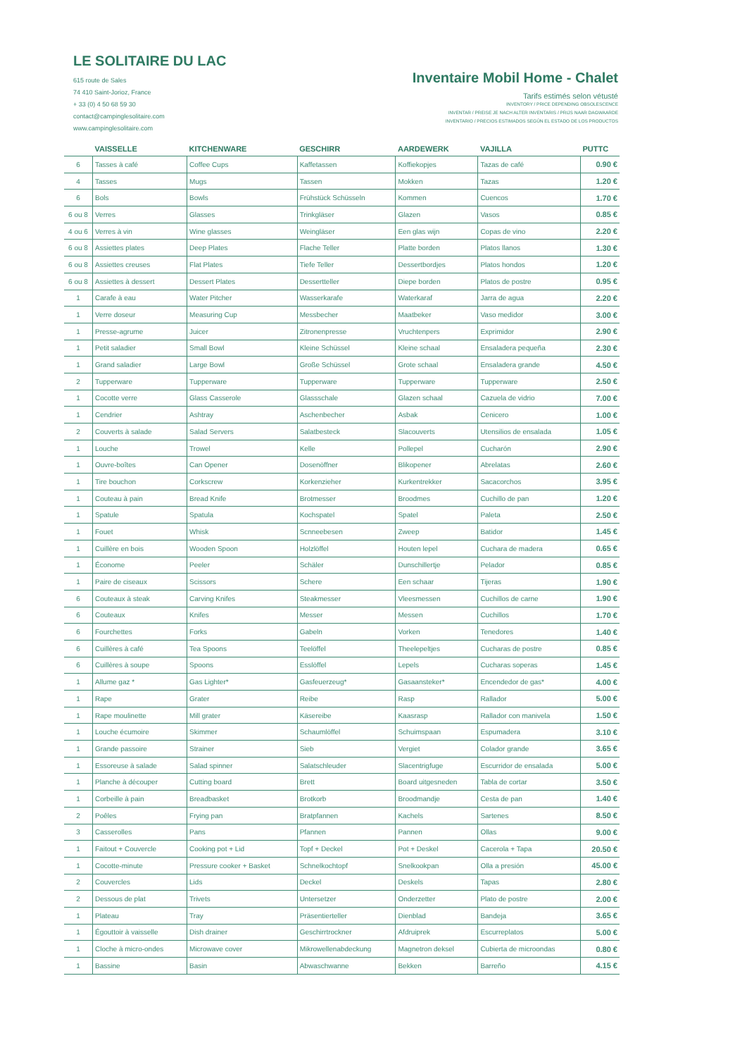LE SOLITAIRE DU LAC
615 route de Sales
74 410 Saint-Jorioz, France
+ 33 (0) 4 50 68 59 30
contact@campinglesolitaire.com
www.campinglesolitaire.com
Inventaire Mobil Home - Chalet
Tarifs estimés selon vétusté
INVENTORY / PRICE DEPENDING OBSOLESCENCE
INVENTAR / PREISE JE NACH ALTER INVENTARIS / PRIJS NAAR DAGWAARDE
INVENTARIO / PRECIOS ESTIMADOS SEGÚN EL ESTADO DE LOS PRODUCTOS
| | VAISSELLE | KITCHENWARE | GESCHIRR | AARDEWERK | VAJILLA | PUTTC |
| --- | --- | --- | --- | --- | --- | --- |
| 6 | Tasses à café | Coffee Cups | Kaffetassen | Koffiekopjes | Tazas de café | 0.90 € |
| 4 | Tasses | Mugs | Tassen | Mokken | Tazas | 1.20 € |
| 6 | Bols | Bowls | Frühstück Schüsseln | Kommen | Cuencos | 1.70 € |
| 6 ou 8 | Verres | Glasses | Trinkgläser | Glazen | Vasos | 0.85 € |
| 4 ou 6 | Verres à vin | Wine glasses | Weingläser | Een glas wijn | Copas de vino | 2.20 € |
| 6 ou 8 | Assiettes plates | Deep Plates | Flache Teller | Platte borden | Platos llanos | 1.30 € |
| 6 ou 8 | Assiettes creuses | Flat Plates | Tiefe Teller | Dessertbordjes | Platos hondos | 1.20 € |
| 6 ou 8 | Assiettes à dessert | Dessert Plates | Dessertteller | Diepe borden | Platos de postre | 0.95 € |
| 1 | Carafe à eau | Water Pitcher | Wasserkarafe | Waterkaraf | Jarra de agua | 2.20 € |
| 1 | Verre doseur | Measuring Cup | Messbecher | Maatbeker | Vaso medidor | 3.00 € |
| 1 | Presse-agrume | Juicer | Zitronenpresse | Vruchtenpers | Exprimidor | 2.90 € |
| 1 | Petit saladier | Small Bowl | Kleine Schüssel | Kleine schaal | Ensaladera pequeña | 2.30 € |
| 1 | Grand saladier | Large Bowl | Große Schüssel | Grote schaal | Ensaladera grande | 4.50 € |
| 2 | Tupperware | Tupperware | Tupperware | Tupperware | Tupperware | 2.50 € |
| 1 | Cocotte verre | Glass Casserole | Glassschale | Glazen schaal | Cazuela de vidrio | 7.00 € |
| 1 | Cendrier | Ashtray | Aschenbecher | Asbak | Cenicero | 1.00 € |
| 2 | Couverts à salade | Salad Servers | Salatbesteck | Slacouverts | Utensilios de ensalada | 1.05 € |
| 1 | Louche | Trowel | Kelle | Pollepel | Cucharón | 2.90 € |
| 1 | Ouvre-boîtes | Can Opener | Dosenöffner | Blikopener | Abrelatas | 2.60 € |
| 1 | Tire bouchon | Corkscrew | Korkenzieher | Kurkentrekker | Sacacorchos | 3.95 € |
| 1 | Couteau à pain | Bread Knife | Brotmesser | Broodmes | Cuchillo de pan | 1.20 € |
| 1 | Spatule | Spatula | Kochspatel | Spatel | Paleta | 2.50 € |
| 1 | Fouet | Whisk | Scnneebesen | Zweep | Batidor | 1.45 € |
| 1 | Cuillère en bois | Wooden Spoon | Holzlöffel | Houten lepel | Cuchara de madera | 0.65 € |
| 1 | Économe | Peeler | Schäler | Dunschillertje | Pelador | 0.85 € |
| 1 | Paire de ciseaux | Scissors | Schere | Een schaar | Tijeras | 1.90 € |
| 6 | Couteaux à steak | Carving Knifes | Steakmesser | Vleesmessen | Cuchillos de carne | 1.90 € |
| 6 | Couteaux | Knifes | Messer | Messen | Cuchillos | 1.70 € |
| 6 | Fourchettes | Forks | Gabeln | Vorken | Tenedores | 1.40 € |
| 6 | Cuillères à café | Tea Spoons | Teelöffel | Theelepeltjes | Cucharas de postre | 0.85 € |
| 6 | Cuillères à soupe | Spoons | Esslöffel | Lepels | Cucharas soperas | 1.45 € |
| 1 | Allume gaz * | Gas Lighter* | Gasfeuerzeug* | Gasaansteker* | Encendedor de gas* | 4.00 € |
| 1 | Rape | Grater | Reibe | Rasp | Rallador | 5.00 € |
| 1 | Rape moulinette | Mill grater | Käsereibe | Kaasrasp | Rallador con manivela | 1.50 € |
| 1 | Louche écumoire | Skimmer | Schaumlöffel | Schuimspaan | Espumadera | 3.10 € |
| 1 | Grande passoire | Strainer | Sieb | Vergiet | Colador grande | 3.65 € |
| 1 | Essoreuse à salade | Salad spinner | Salatschleuder | Slacentrigfuge | Escurridor de ensalada | 5.00 € |
| 1 | Planche à découper | Cutting board | Brett | Board uitgesneden | Tabla de cortar | 3.50 € |
| 1 | Corbeille à pain | Breadbasket | Brotkorb | Broodmandje | Cesta de pan | 1.40 € |
| 2 | Poêles | Frying pan | Bratpfannen | Kachels | Sartenes | 8.50 € |
| 3 | Casserolles | Pans | Pfannen | Pannen | Ollas | 9.00 € |
| 1 | Faitout + Couvercle | Cooking pot + Lid | Topf + Deckel | Pot + Deskel | Cacerola + Tapa | 20.50 € |
| 1 | Cocotte-minute | Pressure cooker + Basket | Schnelkochtopf | Snelkookpan | Olla a presión | 45.00 € |
| 2 | Couvercles | Lids | Deckel | Deskels | Tapas | 2.80 € |
| 2 | Dessous de plat | Trivets | Untersetzer | Onderzetter | Plato de postre | 2.00 € |
| 1 | Plateau | Tray | Präsentierteller | Dienblad | Bandeja | 3.65 € |
| 1 | Égouttoir à vaisselle | Dish drainer | Geschirrtrockner | Afdruiprek | Escurreplatos | 5.00 € |
| 1 | Cloche à micro-ondes | Microwave cover | Mikrowellenabdeckung | Magnetron deksel | Cubierta de microondas | 0.80 € |
| 1 | Bassine | Basin | Abwaschwanne | Bekken | Barreño | 4.15 € |